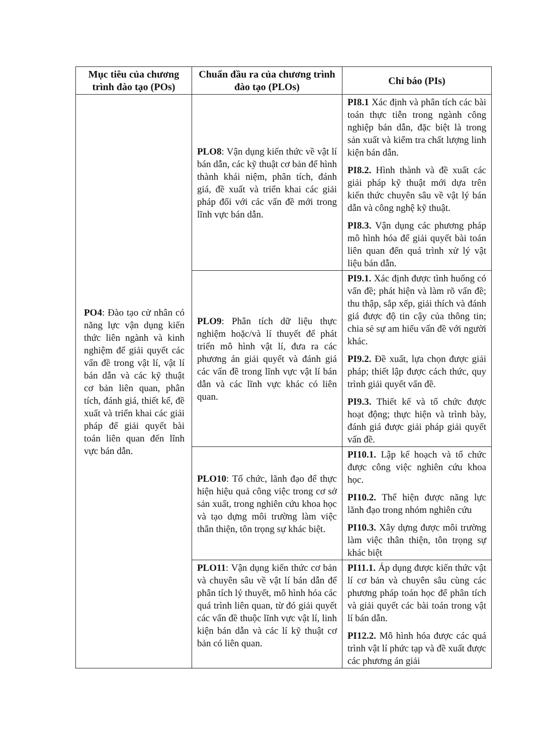| Mục tiêu của chương trình đào tạo (POs) | Chuẩn đầu ra của chương trình đào tạo (PLOs) | Chỉ báo (PIs) |
| --- | --- | --- |
| PO4 : Đào tạo cử nhân có năng lực vận dụng kiến thức liên ngành và kinh nghiệm để giải quyết các vấn đề trong vật lí, vật lí bán dẫn và các kỹ thuật cơ bản liên quan, phân tích, đánh giá, thiết kế, đề xuất và triển khai các giải pháp để giải quyết bài toán liên quan đến lĩnh vực bán dẫn. | PLO8 : Vận dụng kiến thức về vật lí bán dẫn, các kỹ thuật cơ bản để hình thành khái niệm, phân tích, đánh giá, đề xuất và triển khai các giải pháp đối với các vấn đề mới trong lĩnh vực bán dẫn. | PI8.1 Xác định và phân tích các bài toán thực tiễn trong ngành công nghiệp bán dẫn, đặc biệt là trong sản xuất và kiểm tra chất lượng linh kiện bán dẫn. PI8.2. Hình thành và đề xuất các giải pháp kỹ thuật mới dựa trên kiến thức chuyên sâu về vật lý bán dẫn và công nghệ kỹ thuật. PI8.3. Vận dụng các phương pháp mô hình hóa để giải quyết bài toán liên quan đến quá trình xử lý vật liệu bán dẫn. |
| | PLO9 : Phân tích dữ liệu thực nghiệm hoặc/và lí thuyết để phát triển mô hình vật lí, đưa ra các phương án giải quyết và đánh giá các vấn đề trong lĩnh vực vật lí bán dẫn và các lĩnh vực khác có liên quan. | PI9.1. Xác định được tình huống có vấn đề; phát hiện và làm rõ vấn đề; thu thập, sắp xếp, giải thích và đánh giá được độ tin cậy của thông tin; chia sẻ sự am hiểu vấn đề với người khác. PI9.2. Đề xuất, lựa chọn được giải pháp; thiết lập được cách thức, quy trình giải quyết vấn đề. PI9.3. Thiết kế và tổ chức được hoạt động; thực hiện và trình bày, đánh giá được giải pháp giải quyết vấn đề. |
| | PLO10 : Tổ chức, lãnh đạo để thực hiện hiệu quả công việc trong cơ sở sản xuất, trong nghiên cứu khoa học và tạo dựng môi trường làm việc thân thiện, tôn trọng sự khác biệt. | PI10.1. Lập kế hoạch và tổ chức được công việc nghiên cứu khoa học. PI10.2. Thể hiện được năng lực lãnh đạo trong nhóm nghiên cứu PI10.3. Xây dựng được môi trường làm việc thân thiện, tôn trọng sự khác biệt |
| | PLO11 : Vận dụng kiến thức cơ bản và chuyên sâu về vật lí bán dẫn để phân tích lý thuyết, mô hình hóa các quá trình liên quan, từ đó giải quyết các vấn đề thuộc lĩnh vực vật lí, linh kiện bán dẫn và các lí kỹ thuật cơ bản có liên quan. | PI11.1. Áp dụng được kiến thức vật lí cơ bản và chuyên sâu cùng các phương pháp toán học để phân tích và giải quyết các bài toán trong vật lí bán dẫn. PI12.2. Mô hình hóa được các quá trình vật lí phức tạp và đề xuất được các phương án giải |